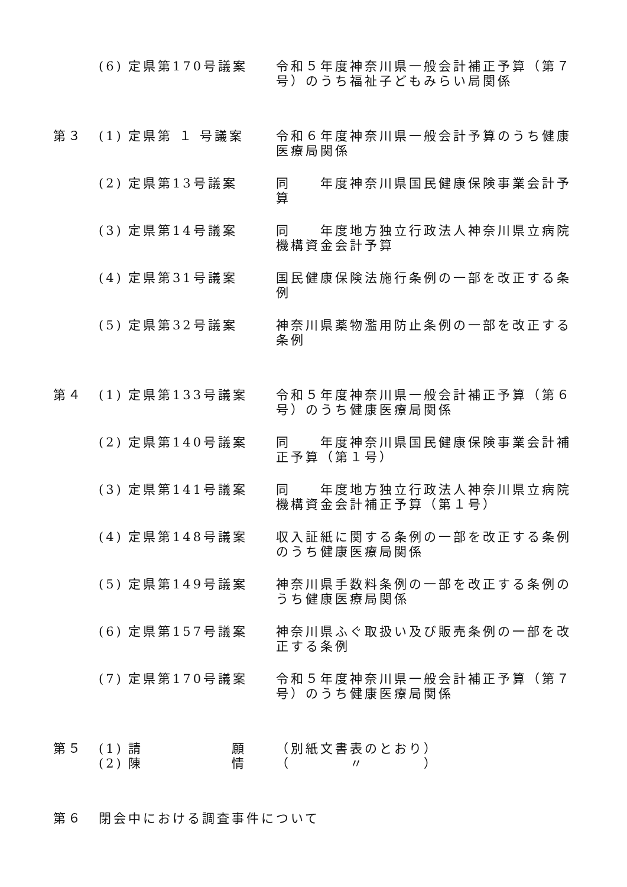| | (6) | 定県第170号議案 | 令和５年度神奈川県一般会計補正予算（第７号）のうち福祉子どもみらい局関係 |
| 第３ | (1) | 定県第 １ 号議案 | 令和６年度神奈川県一般会計予算のうち健康医療局関係 |
| | (2) | 定県第13号議案 | 同 年度神奈川県国民健康保険事業会計予算 |
| | (3) | 定県第14号議案 | 同 年度地方独立行政法人神奈川県立病院機構資金会計予算 |
| | (4) | 定県第31号議案 | 国民健康保険法施行条例の一部を改正する条例 |
| | (5) | 定県第32号議案 | 神奈川県薬物濫用防止条例の一部を改正する条例 |
| 第４ | (1) | 定県第133号議案 | 令和５年度神奈川県一般会計補正予算（第６号）のうち健康医療局関係 |
| | (2) | 定県第140号議案 | 同 年度神奈川県国民健康保険事業会計補正予算（第１号） |
| | (3) | 定県第141号議案 | 同 年度地方独立行政法人神奈川県立病院機構資金会計補正予算（第１号） |
| | (4) | 定県第148号議案 | 収入証紙に関する条例の一部を改正する条例のうち健康医療局関係 |
| | (5) | 定県第149号議案 | 神奈川県手数料条例の一部を改正する条例のうち健康医療局関係 |
| | (6) | 定県第157号議案 | 神奈川県ふぐ取扱い及び販売条例の一部を改正する条例 |
| | (7) | 定県第170号議案 | 令和５年度神奈川県一般会計補正予算（第７号）のうち健康医療局関係 |
| 第５ | (1) | 請 願 | （別紙文書表のとおり） |
| | (2) | 陳 情 | （ 〃 ） |
| 第６ | 閉会中における調査事件について | | |